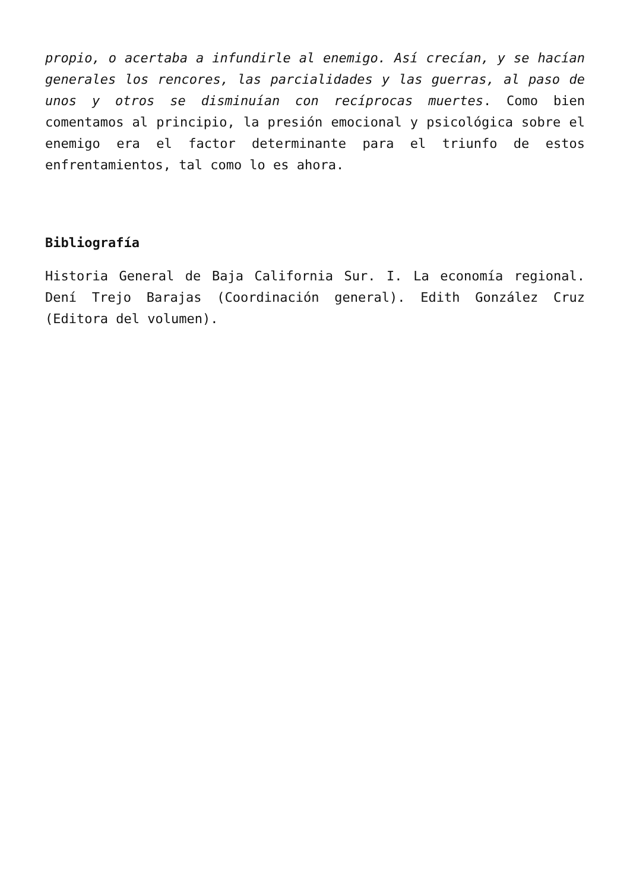propio, o acertaba a infundirle al enemigo. Así crecían, y se hacían generales los rencores, las parcialidades y las guerras, al paso de unos y otros se disminuían con recíprocas muertes. Como bien comentamos al principio, la presión emocional y psicológica sobre el enemigo era el factor determinante para el triunfo de estos enfrentamientos, tal como lo es ahora.
Bibliografía
Historia General de Baja California Sur. I. La economía regional. Dení Trejo Barajas (Coordinación general). Edith González Cruz (Editora del volumen).